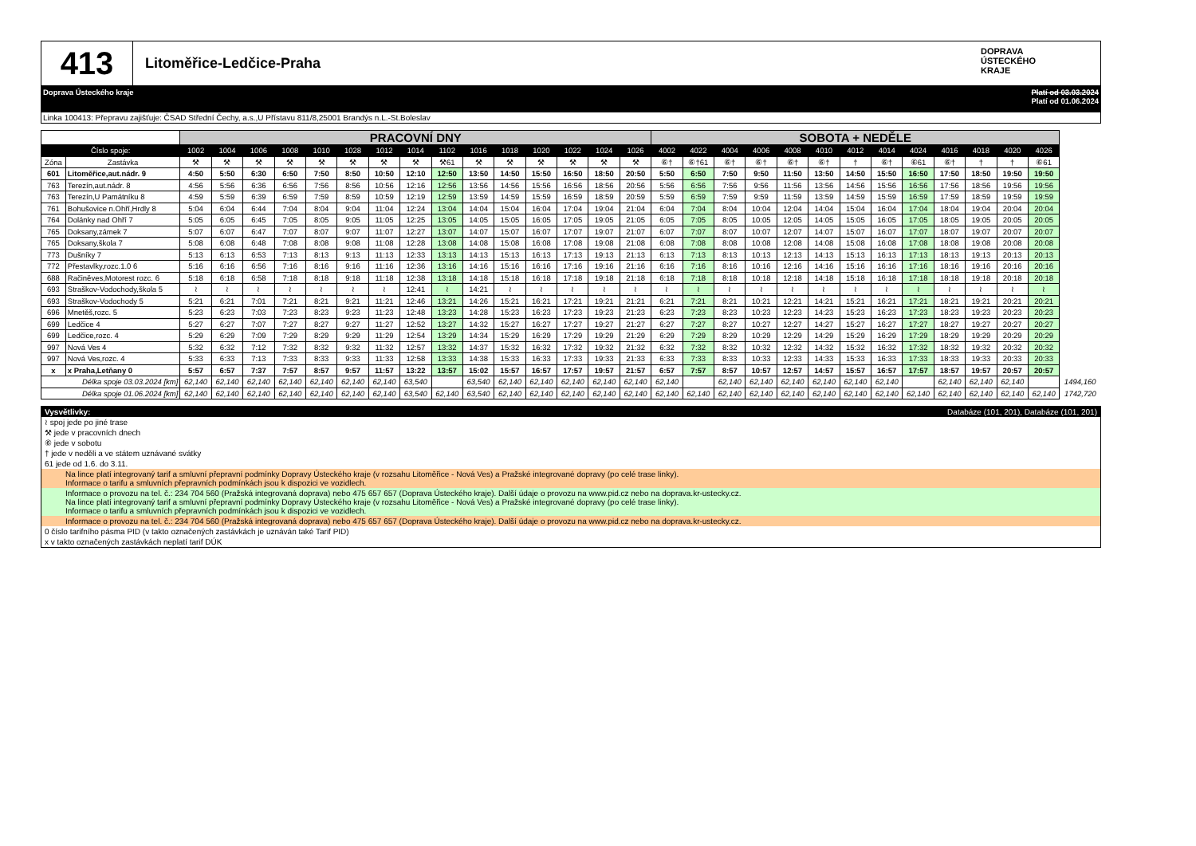413
Litoměřice-Ledčice-Praha
DOPRAVA
ÚSTECKÉHO
KRAJE
Doprava Ústeckého kraje Platí od 03.03.2024
Platí od 01.06.2024
Linka 100413: Přepravu zajišťuje: ČSAD Střední Čechy, a.s.,U Přístavu 811/8,25001 Brandýs n.L.-St.Boleslav
| | | PRACOVNÍ DNY | | | | | | | | | | | | | | | SOBOTA + NEDĚLE | | | | | | | | | | | | | |
| --- | --- | --- | --- | --- | --- | --- | --- | --- | --- | --- | --- | --- | --- | --- | --- | --- | --- | --- | --- | --- | --- | --- | --- | --- | --- | --- | --- | --- | --- | --- |
| Číslo spoje: | | 1002 | 1004 | 1006 | 1008 | 1010 | 1028 | 1012 | 1014 | 1102 | 1016 | 1018 | 1020 | 1022 | 1024 | 1026 | 4002 | 4022 | 4004 | 4006 | 4008 | 4010 | 4012 | 4014 | 4024 | 4016 | 4018 | 4020 | 4026 | |
| Zóna | Zastávka | ⚒ | ⚒ | ⚒ | ⚒ | ⚒ | ⚒ | ⚒ | ⚒ | ⚒61 | ⚒ | ⚒ | ⚒ | ⚒ | ⚒ | ⚒ | ⑥† | ⑥†61 | ⑥† | ⑥† | ⑥† | ⑥† | † | ⑥† | ⑥61 | ⑥† | † | † | ⑥61 | |
| 601 | Litoměřice,aut.nádr. 9 | 4:50 | 5:50 | 6:30 | 6:50 | 7:50 | 8:50 | 10:50 | 12:10 | 12:50 | 13:50 | 14:50 | 15:50 | 16:50 | 18:50 | 20:50 | 5:50 | 6:50 | 7:50 | 9:50 | 11:50 | 13:50 | 14:50 | 15:50 | 16:50 | 17:50 | 18:50 | 19:50 | 19:50 | |
| 763 | Terezín,aut.nádr. 8 | 4:56 | 5:56 | 6:36 | 6:56 | 7:56 | 8:56 | 10:56 | 12:16 | 12:56 | 13:56 | 14:56 | 15:56 | 16:56 | 18:56 | 20:56 | 5:56 | 6:56 | 7:56 | 9:56 | 11:56 | 13:56 | 14:56 | 15:56 | 16:56 | 17:56 | 18:56 | 19:56 | 19:56 | |
| 763 | Terezín,U Památníku 8 | 4:59 | 5:59 | 6:39 | 6:59 | 7:59 | 8:59 | 10:59 | 12:19 | 12:59 | 13:59 | 14:59 | 15:59 | 16:59 | 18:59 | 20:59 | 5:59 | 6:59 | 7:59 | 9:59 | 11:59 | 13:59 | 14:59 | 15:59 | 16:59 | 17:59 | 18:59 | 19:59 | 19:59 | |
| 761 | Bohušovice n.Ohří,Hrdly 8 | 5:04 | 6:04 | 6:44 | 7:04 | 8:04 | 9:04 | 11:04 | 12:24 | 13:04 | 14:04 | 15:04 | 16:04 | 17:04 | 19:04 | 21:04 | 6:04 | 7:04 | 8:04 | 10:04 | 12:04 | 14:04 | 15:04 | 16:04 | 17:04 | 18:04 | 19:04 | 20:04 | 20:04 | |
| 764 | Dolánky nad Ohří 7 | 5:05 | 6:05 | 6:45 | 7:05 | 8:05 | 9:05 | 11:05 | 12:25 | 13:05 | 14:05 | 15:05 | 16:05 | 17:05 | 19:05 | 21:05 | 6:05 | 7:05 | 8:05 | 10:05 | 12:05 | 14:05 | 15:05 | 16:05 | 17:05 | 18:05 | 19:05 | 20:05 | 20:05 | |
| 765 | Doksany,zámek 7 | 5:07 | 6:07 | 6:47 | 7:07 | 8:07 | 9:07 | 11:07 | 12:27 | 13:07 | 14:07 | 15:07 | 16:07 | 17:07 | 19:07 | 21:07 | 6:07 | 7:07 | 8:07 | 10:07 | 12:07 | 14:07 | 15:07 | 16:07 | 17:07 | 18:07 | 19:07 | 20:07 | 20:07 | |
| 765 | Doksany,škola 7 | 5:08 | 6:08 | 6:48 | 7:08 | 8:08 | 9:08 | 11:08 | 12:28 | 13:08 | 14:08 | 15:08 | 16:08 | 17:08 | 19:08 | 21:08 | 6:08 | 7:08 | 8:08 | 10:08 | 12:08 | 14:08 | 15:08 | 16:08 | 17:08 | 18:08 | 19:08 | 20:08 | 20:08 | |
| 773 | Dušníky 7 | 5:13 | 6:13 | 6:53 | 7:13 | 8:13 | 9:13 | 11:13 | 12:33 | 13:13 | 14:13 | 15:13 | 16:13 | 17:13 | 19:13 | 21:13 | 6:13 | 7:13 | 8:13 | 10:13 | 12:13 | 14:13 | 15:13 | 16:13 | 17:13 | 18:13 | 19:13 | 20:13 | 20:13 | |
| 772 | Přestavlky,rozc.1.0 6 | 5:16 | 6:16 | 6:56 | 7:16 | 8:16 | 9:16 | 11:16 | 12:36 | 13:16 | 14:16 | 15:16 | 16:16 | 17:16 | 19:16 | 21:16 | 6:16 | 7:16 | 8:16 | 10:16 | 12:16 | 14:16 | 15:16 | 16:16 | 17:16 | 18:16 | 19:16 | 20:16 | 20:16 | |
| 688 | Račiněves,Motorest rozc. 6 | 5:18 | 6:18 | 6:58 | 7:18 | 8:18 | 9:18 | 11:18 | 12:38 | 13:18 | 14:18 | 15:18 | 16:18 | 17:18 | 19:18 | 21:18 | 6:18 | 7:18 | 8:18 | 10:18 | 12:18 | 14:18 | 15:18 | 16:18 | 17:18 | 18:18 | 19:18 | 20:18 | 20:18 | |
| 693 | Straškov-Vodochody,škola 5 | ≀ | ≀ | ≀ | ≀ | ≀ | ≀ | ≀ | 12:41 | ≀ | 14:21 | ≀ | ≀ | ≀ | ≀ | ≀ | ≀ | ≀ | ≀ | ≀ | ≀ | ≀ | ≀ | ≀ | ≀ | ≀ | ≀ | ≀ | ≀ | |
| 693 | Straškov-Vodochody 5 | 5:21 | 6:21 | 7:01 | 7:21 | 8:21 | 9:21 | 11:21 | 12:46 | 13:21 | 14:26 | 15:21 | 16:21 | 17:21 | 19:21 | 21:21 | 6:21 | 7:21 | 8:21 | 10:21 | 12:21 | 14:21 | 15:21 | 16:21 | 17:21 | 18:21 | 19:21 | 20:21 | 20:21 | |
| 696 | Mnetěš,rozc. 5 | 5:23 | 6:23 | 7:03 | 7:23 | 8:23 | 9:23 | 11:23 | 12:48 | 13:23 | 14:28 | 15:23 | 16:23 | 17:23 | 19:23 | 21:23 | 6:23 | 7:23 | 8:23 | 10:23 | 12:23 | 14:23 | 15:23 | 16:23 | 17:23 | 18:23 | 19:23 | 20:23 | 20:23 | |
| 699 | Ledčice 4 | 5:27 | 6:27 | 7:07 | 7:27 | 8:27 | 9:27 | 11:27 | 12:52 | 13:27 | 14:32 | 15:27 | 16:27 | 17:27 | 19:27 | 21:27 | 6:27 | 7:27 | 8:27 | 10:27 | 12:27 | 14:27 | 15:27 | 16:27 | 17:27 | 18:27 | 19:27 | 20:27 | 20:27 | |
| 699 | Ledčice,rozc. 4 | 5:29 | 6:29 | 7:09 | 7:29 | 8:29 | 9:29 | 11:29 | 12:54 | 13:29 | 14:34 | 15:29 | 16:29 | 17:29 | 19:29 | 21:29 | 6:29 | 7:29 | 8:29 | 10:29 | 12:29 | 14:29 | 15:29 | 16:29 | 17:29 | 18:29 | 19:29 | 20:29 | 20:29 | |
| 997 | Nová Ves 4 | 5:32 | 6:32 | 7:12 | 7:32 | 8:32 | 9:32 | 11:32 | 12:57 | 13:32 | 14:37 | 15:32 | 16:32 | 17:32 | 19:32 | 21:32 | 6:32 | 7:32 | 8:32 | 10:32 | 12:32 | 14:32 | 15:32 | 16:32 | 17:32 | 18:32 | 19:32 | 20:32 | 20:32 | |
| 997 | Nová Ves,rozc. 4 | 5:33 | 6:33 | 7:13 | 7:33 | 8:33 | 9:33 | 11:33 | 12:58 | 13:33 | 14:38 | 15:33 | 16:33 | 17:33 | 19:33 | 21:33 | 6:33 | 7:33 | 8:33 | 10:33 | 12:33 | 14:33 | 15:33 | 16:33 | 17:33 | 18:33 | 19:33 | 20:33 | 20:33 | |
| x | x Praha,Letňany 0 | 5:57 | 6:57 | 7:37 | 7:57 | 8:57 | 9:57 | 11:57 | 13:22 | 13:57 | 15:02 | 15:57 | 16:57 | 17:57 | 19:57 | 21:57 | 6:57 | 7:57 | 8:57 | 10:57 | 12:57 | 14:57 | 15:57 | 16:57 | 17:57 | 18:57 | 19:57 | 20:57 | 20:57 | |
| Délka spoje 03.03.2024 [km] | | 62,140 | 62,140 | 62,140 | 62,140 | 62,140 | 62,140 | 62,140 | 63,540 | | 63,540 | 62,140 | 62,140 | 62,140 | 62,140 | 62,140 | 62,140 | | 62,140 | 62,140 | 62,140 | 62,140 | 62,140 | 62,140 | | 62,140 | 62,140 | 62,140 | | 1494,160 |
| Délka spoje 01.06.2024 [km] | | 62,140 | 62,140 | 62,140 | 62,140 | 62,140 | 62,140 | 62,140 | 63,540 | 62,140 | 63,540 | 62,140 | 62,140 | 62,140 | 62,140 | 62,140 | 62,140 | 62,140 | 62,140 | 62,140 | 62,140 | 62,140 | 62,140 | 62,140 | 62,140 | 62,140 | 62,140 | 62,140 | 62,140 | 1742,720 |
Vysvětlivky: Databáze (101, 201), Databáze (101, 201)
≀ spoj jede po jiné trase
⚒ jede v pracovních dnech
⑥ jede v sobotu
† jede v neděli a ve státem uznávané svátky
61 jede od 1.6. do 3.11.
Na lince platí integrovaný tarif a smluvní přepravní podmínky Dopravy Ústeckého kraje (v rozsahu Litoměřice - Nová Ves) a Pražské integrované dopravy (po celé trase linky).
Informace o tarifu a smluvních přepravních podmínkách jsou k dispozici ve vozidlech.
Informace o provozu na tel. č.: 234 704 560 (Pražská integrovaná doprava) nebo 475 657 657 (Doprava Ústeckého kraje). Další údaje o provozu na www.pid.cz nebo na doprava.kr-ustecky.cz.
Na lince platí integrovaný tarif a smluvní přepravní podmínky Dopravy Ústeckého kraje (v rozsahu Litoměřice - Nová Ves) a Pražské integrované dopravy (po celé trase linky).
Informace o tarifu a smluvních přepravních podmínkách jsou k dispozici ve vozidlech.
Informace o provozu na tel. č.: 234 704 560 (Pražská integrovaná doprava) nebo 475 657 657 (Doprava Ústeckého kraje). Další údaje o provozu na www.pid.cz nebo na doprava.kr-ustecky.cz.
0 číslo tarifního pásma PID (v takto označených zastávkách je uznáván také Tarif PID)
x v takto označených zastávkách neplatí tarif DÚK